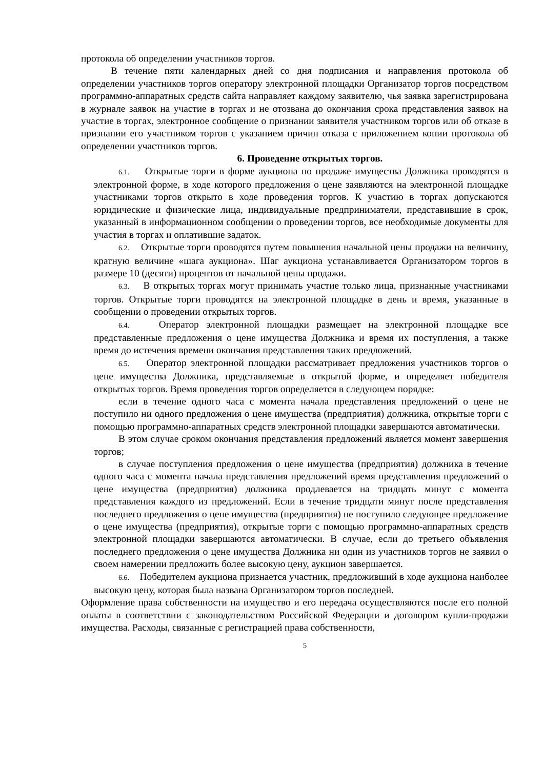протокола об определении участников торгов.
В течение пяти календарных дней со дня подписания и направления протокола об определении участников торгов оператору электронной площадки Организатор торгов посредством программно-аппаратных средств сайта направляет каждому заявителю, чья заявка зарегистрирована в журнале заявок на участие в торгах и не отозвана до окончания срока представления заявок на участие в торгах, электронное сообщение о признании заявителя участником торгов или об отказе в признании его участником торгов с указанием причин отказа с приложением копии протокола об определении участников торгов.
6. Проведение открытых торгов.
6.1. Открытые торги в форме аукциона по продаже имущества Должника проводятся в электронной форме, в ходе которого предложения о цене заявляются на электронной площадке участниками торгов открыто в ходе проведения торгов. К участию в торгах допускаются юридические и физические лица, индивидуальные предприниматели, представившие в срок, указанный в информационном сообщении о проведении торгов, все необходимые документы для участия в торгах и оплатившие задаток.
6.2. Открытые торги проводятся путем повышения начальной цены продажи на величину, кратную величине «шага аукциона». Шаг аукциона устанавливается Организатором торгов в размере 10 (десяти) процентов от начальной цены продажи.
6.3. В открытых торгах могут принимать участие только лица, признанные участниками торгов. Открытые торги проводятся на электронной площадке в день и время, указанные в сообщении о проведении открытых торгов.
6.4. Оператор электронной площадки размещает на электронной площадке все представленные предложения о цене имущества Должника и время их поступления, а также время до истечения времени окончания представления таких предложений.
6.5. Оператор электронной площадки рассматривает предложения участников торгов о цене имущества Должника, представляемые в открытой форме, и определяет победителя открытых торгов. Время проведения торгов определяется в следующем порядке:
если в течение одного часа с момента начала представления предложений о цене не поступило ни одного предложения о цене имущества (предприятия) должника, открытые торги с помощью программно-аппаратных средств электронной площадки завершаются автоматически.
В этом случае сроком окончания представления предложений является момент завершения торгов;
в случае поступления предложения о цене имущества (предприятия) должника в течение одного часа с момента начала представления предложений время представления предложений о цене имущества (предприятия) должника продлевается на тридцать минут с момента представления каждого из предложений. Если в течение тридцати минут после представления последнего предложения о цене имущества (предприятия) не поступило следующее предложение о цене имущества (предприятия), открытые торги с помощью программно-аппаратных средств электронной площадки завершаются автоматически. В случае, если до третьего объявления последнего предложения о цене имущества Должника ни один из участников торгов не заявил о своем намерении предложить более высокую цену, аукцион завершается.
6.6. Победителем аукциона признается участник, предложивший в ходе аукциона наиболее высокую цену, которая была названа Организатором торгов последней.
Оформление права собственности на имущество и его передача осуществляются после его полной оплаты в соответствии с законодательством Российской Федерации и договором купли-продажи имущества. Расходы, связанные с регистрацией права собственности,
5